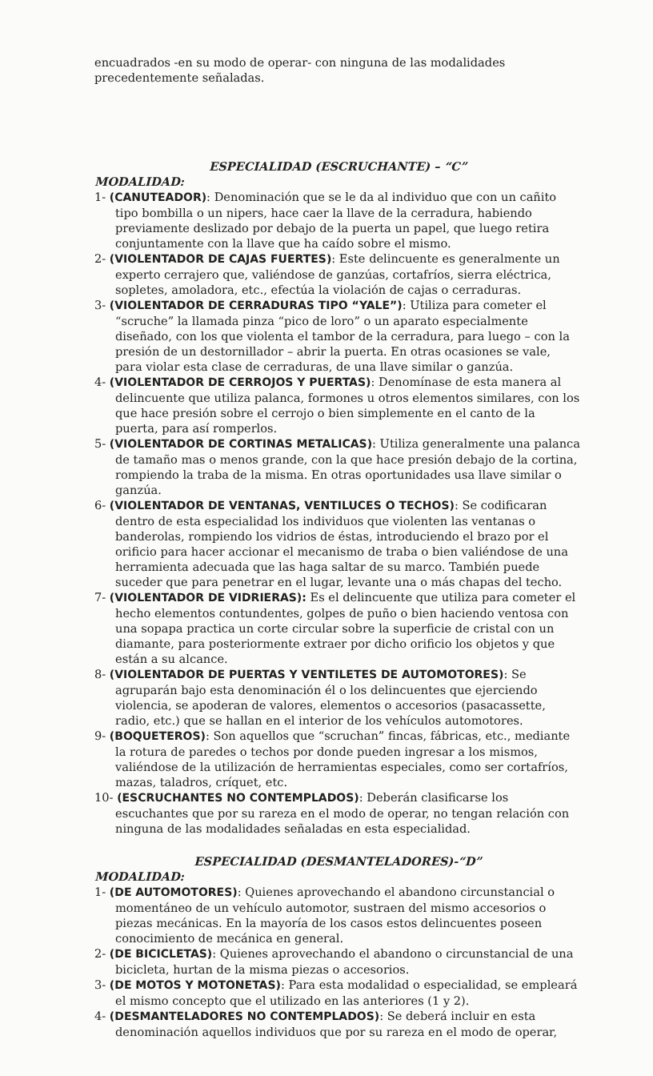encuadrados -en su modo de operar- con ninguna de las modalidades precedentemente señaladas.
ESPECIALIDAD (ESCRUCHANTE) – “C”
MODALIDAD:
1- (CANUTEADOR): Denominación que se le da al individuo que con un cañito tipo bombilla o un nipers, hace caer la llave de la cerradura, habiendo previamente deslizado por debajo de la puerta un papel, que luego retira conjuntamente con la llave que ha caído sobre el mismo.
2- (VIOLENTADOR DE CAJAS FUERTES): Este delincuente es generalmente un experto cerrajero que, valiéndose de ganzúas, cortafríos, sierra eléctrica, sopletes, amoladora, etc., efectúa la violación de cajas o cerraduras.
3- (VIOLENTADOR DE CERRADURAS TIPO “YALE”): Utiliza para cometer el “scruche” la llamada pinza “pico de loro” o un aparato especialmente diseñado, con los que violenta el tambor de la cerradura, para luego – con la presión de un destornillador – abrir la puerta. En otras ocasiones se vale, para violar esta clase de cerraduras, de una llave similar o ganzúa.
4- (VIOLENTADOR DE CERROJOS Y PUERTAS): Denomínase de esta manera al delincuente que utiliza palanca, formones u otros elementos similares, con los que hace presión sobre el cerrojo o bien simplemente en el canto de la puerta, para así romperlos.
5- (VIOLENTADOR DE CORTINAS METALICAS): Utiliza generalmente una palanca de tamaño mas o menos grande, con la que hace presión debajo de la cortina, rompiendo la traba de la misma. En otras oportunidades usa llave similar o ganzúa.
6- (VIOLENTADOR DE VENTANAS, VENTILUCES O TECHOS): Se codificaran dentro de esta especialidad los individuos que violenten las ventanas o banderolas, rompiendo los vidrios de éstas, introduciendo el brazo por el orificio para hacer accionar el mecanismo de traba o bien valiéndose de una herramienta adecuada que las haga saltar de su marco. También puede suceder que para penetrar en el lugar, levante una o más chapas del techo.
7- (VIOLENTADOR DE VIDRIERAS): Es el delincuente que utiliza para cometer el hecho elementos contundentes, golpes de puño o bien haciendo ventosa con una sopapa practica un corte circular sobre la superficie de cristal con un diamante, para posteriormente extraer por dicho orificio los objetos y que están a su alcance.
8- (VIOLENTADOR DE PUERTAS Y VENTILETES DE AUTOMOTORES): Se agruparán bajo esta denominación él o los delincuentes que ejerciendo violencia, se apoderan de valores, elementos o accesorios (pasacassette, radio, etc.) que se hallan en el interior de los vehículos automotores.
9- (BOQUETEROS): Son aquellos que “scruchan” fincas, fábricas, etc., mediante la rotura de paredes o techos por donde pueden ingresar a los mismos, valiéndose de la utilización de herramientas especiales, como ser cortafríos, mazas, taladros, críquet, etc.
10- (ESCRUCHANTES NO CONTEMPLADOS): Deberán clasificarse los escuchantes que por su rareza en el modo de operar, no tengan relación con ninguna de las modalidades señaladas en esta especialidad.
ESPECIALIDAD (DESMANTELADORES)-“D”
MODALIDAD:
1- (DE AUTOMOTORES): Quienes aprovechando el abandono circunstancial o momentáneo de un vehículo automotor, sustraen del mismo accesorios o piezas mecánicas. En la mayoría de los casos estos delincuentes poseen conocimiento de mecánica en general.
2- (DE BICICLETAS): Quienes aprovechando el abandono o circunstancial de una bicicleta, hurtan de la misma piezas o accesorios.
3- (DE MOTOS Y MOTONETAS): Para esta modalidad o especialidad, se empleará el mismo concepto que el utilizado en las anteriores (1 y 2).
4- (DESMANTELADORES NO CONTEMPLADOS): Se deberá incluir en esta denominación aquellos individuos que por su rareza en el modo de operar,